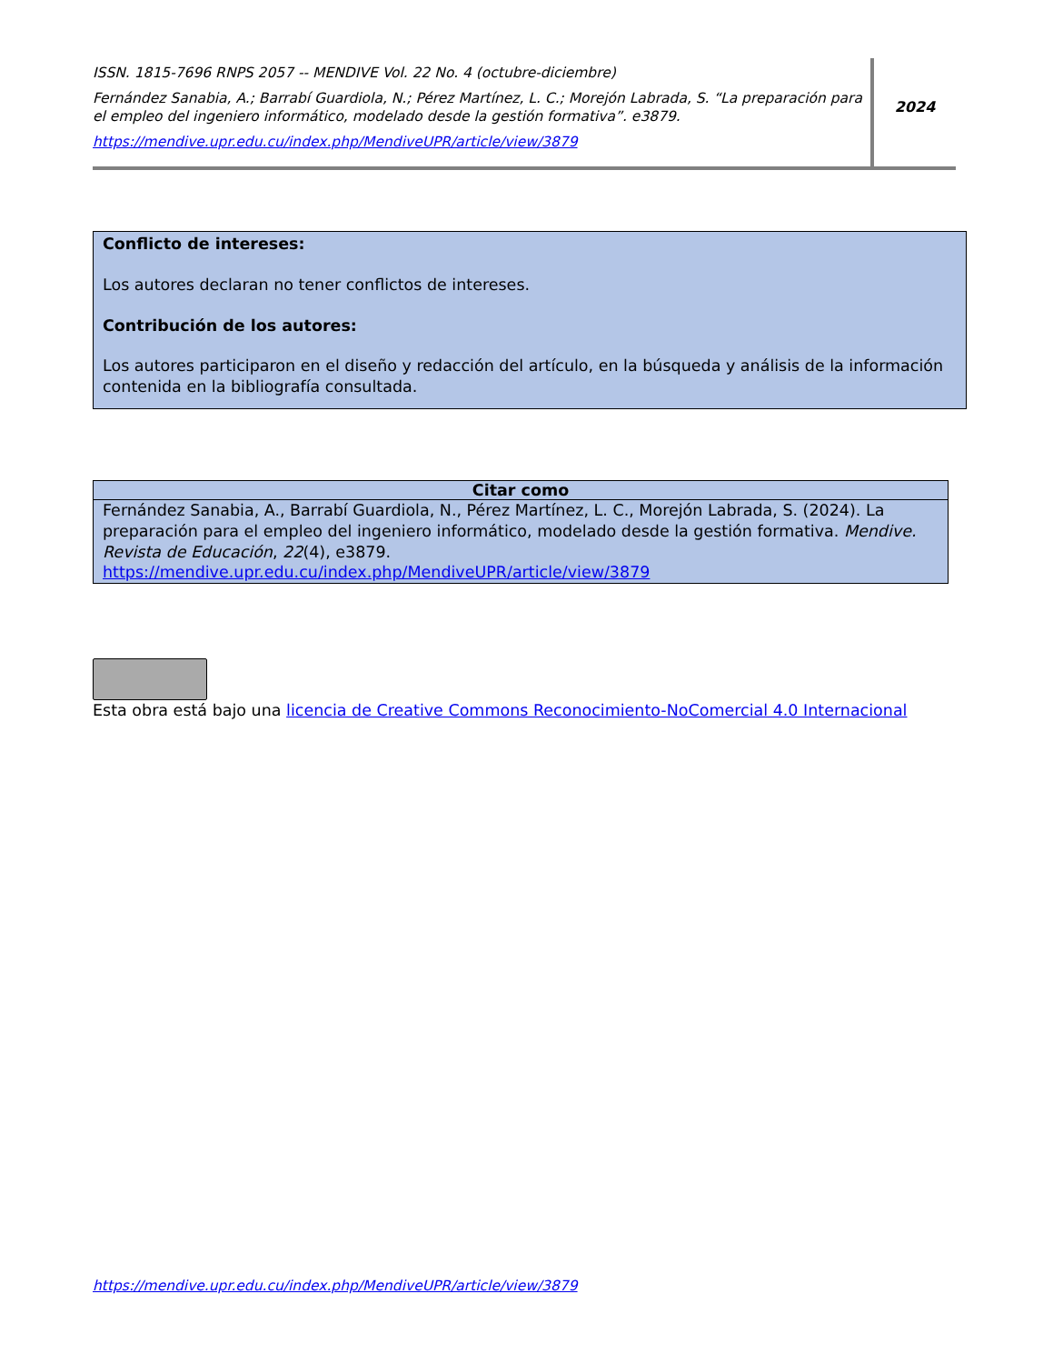ISSN. 1815-7696 RNPS 2057 -- MENDIVE Vol. 22 No. 4 (octubre-diciembre)
Fernández Sanabia, A.; Barrabí Guardiola, N.; Pérez Martínez, L. C.; Morejón Labrada, S. “La preparación para el empleo del ingeniero informático, modelado desde la gestión formativa”. e3879.
https://mendive.upr.edu.cu/index.php/MendiveUPR/article/view/3879
2024
Conflicto de intereses:
Los autores declaran no tener conflictos de intereses.
Contribución de los autores:
Los autores participaron en el diseño y redacción del artículo, en la búsqueda y análisis de la información contenida en la bibliografía consultada.
| Citar como |
| --- |
| Fernández Sanabia, A., Barrabí Guardiola, N., Pérez Martínez, L. C., Morejón Labrada, S. (2024). La preparación para el empleo del ingeniero informático, modelado desde la gestión formativa. Mendive. Revista de Educación , 22 (4), e3879. https://mendive.upr.edu.cu/index.php/MendiveUPR/article/view/3879 |
Esta obra está bajo una licencia de Creative Commons Reconocimiento-NoComercial 4.0 Internacional
https://mendive.upr.edu.cu/index.php/MendiveUPR/article/view/3879